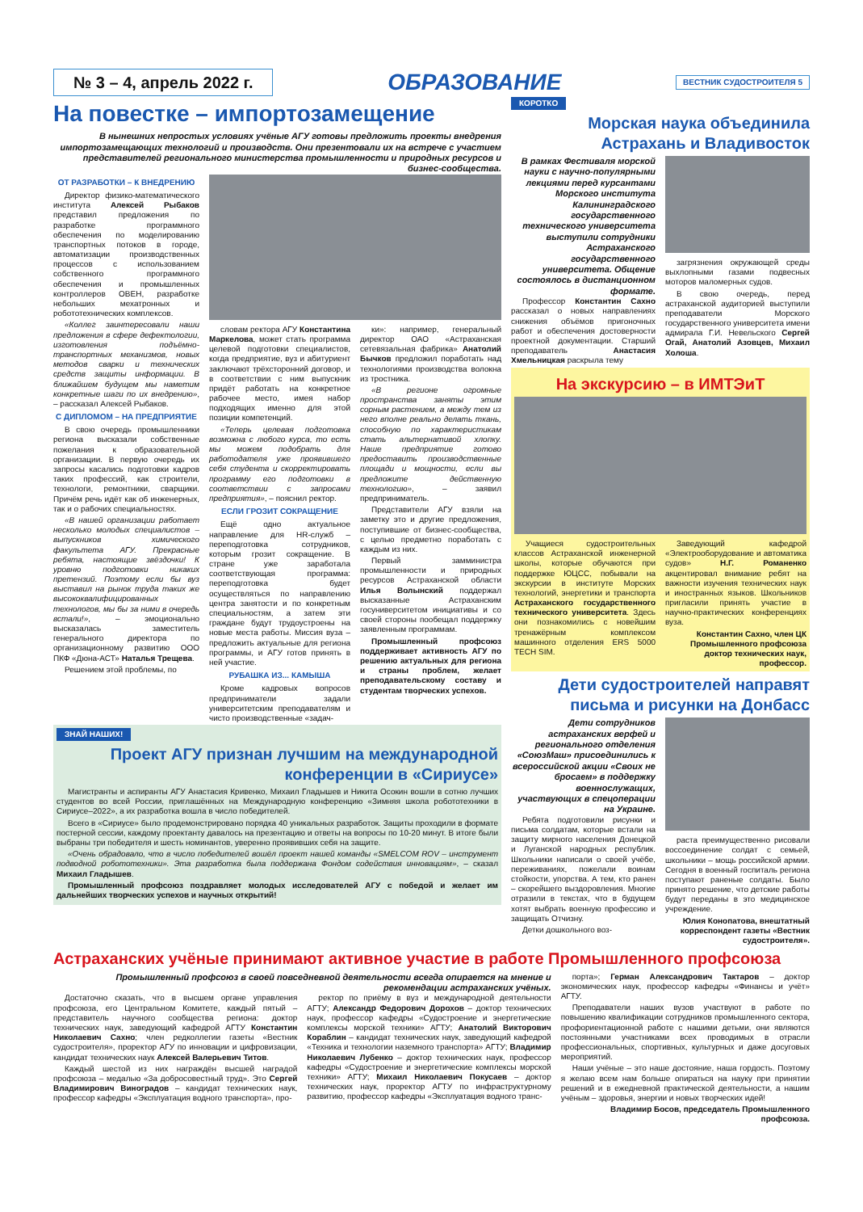№ 3 – 4, апрель 2022 г.
ОБРАЗОВАНИЕ
ВЕСТНИК СУДОСТРОИТЕЛЯ 5
На повестке – импортозамещение
В нынешних непростых условиях учёные АГУ готовы предложить проекты внедрения импортозамещающих технологий и производств. Они презентовали их на встрече с участием представителей регионального министерства промышленности и природных ресурсов и бизнес-сообщества.
ОТ РАЗРАБОТКИ – К ВНЕДРЕНИЮ
Директор физико-математического института Алексей Рыбаков представил предложения по разработке программного обеспечения по моделированию транспортных потоков в городе, автоматизации производственных процессов с использованием собственного программного обеспечения и промышленных контроллеров ОВЕН, разработке небольших мехатронных и робототехнических комплексов.
«Коллег заинтересовали наши предложения в сфере дефектологии, изготовления подъёмно-транспортных механизмов, новых методов сварки и технических средств защиты информации. В ближайшем будущем мы наметим конкретные шаги по их внедрению», – рассказал Алексей Рыбаков.
С ДИПЛОМОМ – НА ПРЕДПРИЯТИЕ
В свою очередь промышленники региона высказали собственные пожелания к образовательной организации. В первую очередь их запросы касались подготовки кадров таких профессий, как строители, технологи, ремонтники, сварщики. Причём речь идёт как об инженерных, так и о рабочих специальностях.
«В нашей организации работает несколько молодых специалистов – выпускников химического факультета АГУ. Прекрасные ребята, настоящие звёздочки! К уровню подготовки никаких претензий. Поэтому если бы вуз выставил на рынок труда таких же высококвалифицированных технологов, мы бы за ними в очередь встали!», – эмоционально высказалась заместитель генерального директора по организационному развитию ООО ПКФ «Дюна-АСТ» Наталья Трещева.
Решением этой проблемы, по
словам ректора АГУ Константина Маркелова, может стать программа целевой подготовки специалистов, когда предприятие, вуз и абитуриент заключают трёхсторонний договор, и в соответствии с ним выпускник придёт работать на конкретное рабочее место, имея набор подходящих именно для этой позиции компетенций.
«Теперь целевая подготовка возможна с любого курса, то есть мы можем подобрать для работодателя уже проявившего себя студента и скорректировать программу его подготовки в соответствии с запросами предприятия», – пояснил ректор.
ЕСЛИ ГРОЗИТ СОКРАЩЕНИЕ
Ещё одно актуальное направление для HR-служб – переподготовка сотрудников, которым грозит сокращение. В стране уже заработала соответствующая программа: переподготовка будет осуществляться по направлению центра занятости и по конкретным специальностям, а затем эти граждане будут трудоустроены на новые места работы. Миссия вуза – предложить актуальные для региона программы, и АГУ готов принять в ней участие.
РУБАШКА ИЗ... КАМЫША
Кроме кадровых вопросов предприниматели задали университетским преподавателям и чисто производственные «задач-
ки»: например, генеральный директор ОАО «Астраханская сетевязальная фабрика» Анатолий Бычков предложил поработать над технологиями производства волокна из тростника.
«В регионе огромные пространства заняты этим сорным растением, а между тем из него вполне реально делать ткань, способную по характеристикам стать альтернативой хлопку. Наше предприятие готово предоставить производственные площади и мощности, если вы предложите действенную технологию», – заявил предприниматель.
Представители АГУ взяли на заметку это и другие предложения, поступившие от бизнес-сообщества, с целью предметно поработать с каждым из них.
Первый замминистра промышленности и природных ресурсов Астраханской области Илья Волынский поддержал высказанные Астраханским госуниверситетом инициативы и со своей стороны пообещал поддержку заявленным программам.
Промышленный профсоюз поддерживает активность АГУ по решению актуальных для региона и страны проблем, желает преподавательскому составу и студентам творческих успехов.
ЗНАЙ НАШИХ!
Проект АГУ признан лучшим на международной конференции в «Сириусе»
Магистранты и аспиранты АГУ Анастасия Кривенко, Михаил Гладышев и Никита Осокин вошли в сотню лучших студентов во всей России, приглашённых на Международную конференцию «Зимняя школа робототехники в Сириусе–2022», а их разработка вошла в число победителей.
Всего в «Сириусе» было продемонстрировано порядка 40 уникальных разработок. Защиты проходили в формате постерной сессии, каждому проектанту давалось на презентацию и ответы на вопросы по 10-20 минут. В итоге были выбраны три победителя и шесть номинантов, уверенно проявивших себя на защите.
«Очень обрадовало, что в число победителей вошёл проект нашей команды «SMELCOM ROV – инструмент подводной робототехники». Эта разработка была поддержана Фондом содействия инновациям», – сказал Михаил Гладышев.
Промышленный профсоюз поздравляет молодых исследователей АГУ с победой и желает им дальнейших творческих успехов и научных открытий!
КОРОТКО
Морская наука объединила Астрахань и Владивосток
В рамках Фестиваля морской науки с научно-популярными лекциями перед курсантами Морского института Калининградского государственного технического университета выступили сотрудники Астраханского государственного университета. Общение состоялось в дистанционном формате.
Профессор Константин Сахно рассказал о новых направлениях снижения объёмов пригоночных работ и обеспечения достоверности проектной документации. Старший преподаватель Анастасия Хмельницкая раскрыла тему
загрязнения окружающей среды выхлопными газами подвесных моторов маломерных судов.
В свою очередь, перед астраханской аудиторией выступили преподаватели Морского государственного университета имени адмирала Г.И. Невельского Сергей Огай, Анатолий Азовцев, Михаил Холоша.
На экскурсию – в ИМТЭиТ
Учащиеся судостроительных классов Астраханской инженерной школы, которые обучаются при поддержке ЮЦСС, побывали на экскурсии в институте Морских технологий, энергетики и транспорта Астраханского государственного технического университета. Здесь они познакомились с новейшим тренажёрным комплексом машинного отделения ERS 5000 TECH SIM.
Заведующий кафедрой «Электрооборудование и автоматика судов» Н.Г. Романенко акцентировал внимание ребят на важности изучения технических наук и иностранных языков. Школьников пригласили принять участие в научно-практических конференциях вуза.
Константин Сахно, член ЦК Промышленного профсоюза доктор технических наук, профессор.
Дети судостроителей направят письма и рисунки на Донбасс
Дети сотрудников астраханских верфей и регионального отделения «СоюзМаш» присоединились к всероссийской акции «Своих не бросаем» в поддержку военнослужащих, участвующих в спецоперации на Украине.
Ребята подготовили рисунки и письма солдатам, которые встали на защиту мирного населения Донецкой и Луганской народных республик. Школьники написали о своей учёбе, переживаниях, пожелали воинам стойкости, упорства. А тем, кто ранен – скорейшего выздоровления. Многие отразили в текстах, что в будущем хотят выбрать военную профессию и защищать Отчизну.
Детки дошкольного воз-
раста преимущественно рисовали воссоединение солдат с семьей, школьники – мощь российской армии. Сегодня в военный госпиталь региона поступают раненые солдаты. Было принято решение, что детские работы будут переданы в это медицинское учреждение.
Юлия Конопатова, внештатный корреспондент газеты «Вестник судостроителя».
Астраханских учёные принимают активное участие в работе Промышленного профсоюза
Промышленный профсоюз в своей повседневной деятельности всегда опирается на мнение и рекомендации астраханских учёных.
Достаточно сказать, что в высшем органе управления профсоюза, его Центральном Комитете, каждый пятый – представитель научного сообщества региона: доктор технических наук, заведующий кафедрой АГТУ Константин Николаевич Сахно; член редколлегии газеты «Вестник судостроителя», проректор АГУ по инновации и цифровизации, кандидат технических наук Алексей Валерьевич Титов.
Каждый шестой из них награждён высшей наградой профсоюза – медалью «За добросовестный труд». Это Сергей Владимирович Виноградов – кандидат технических наук, профессор кафедры «Эксплуатация водного транспорта», про-
ректор по приёму в вуз и международной деятельности АГТУ; Александр Федорович Дорохов – доктор технических наук, профессор кафедры «Судостроение и энергетические комплексы морской техники» АГТУ; Анатолий Викторович Кораблин – кандидат технических наук, заведующий кафедрой «Техника и технологии наземного транспорта» АГТУ; Владимир Николаевич Лубенко – доктор технических наук, профессор кафедры «Судостроение и энергетические комплексы морской техники» АГТУ; Михаил Николаевич Покусаев – доктор технических наук, проректор АГТУ по инфраструктурному развитию, профессор кафедры «Эксплуатация водного транс-
порта»; Герман Александрович Тактаров – доктор экономических наук, профессор кафедры «Финансы и учёт» АГТУ.
Преподаватели наших вузов участвуют в работе по повышению квалификации сотрудников промышленного сектора, профориентационной работе с нашими детьми, они являются постоянными участниками всех проводимых в отрасли профессиональных, спортивных, культурных и даже досуговых мероприятий.
Наши учёные – это наше достояние, наша гордость. Поэтому я желаю всем нам больше опираться на науку при принятии решений и в ежедневной практической деятельности, а нашим учёным – здоровья, энергии и новых творческих идей!
Владимир Босов, председатель Промышленного профсоюза.